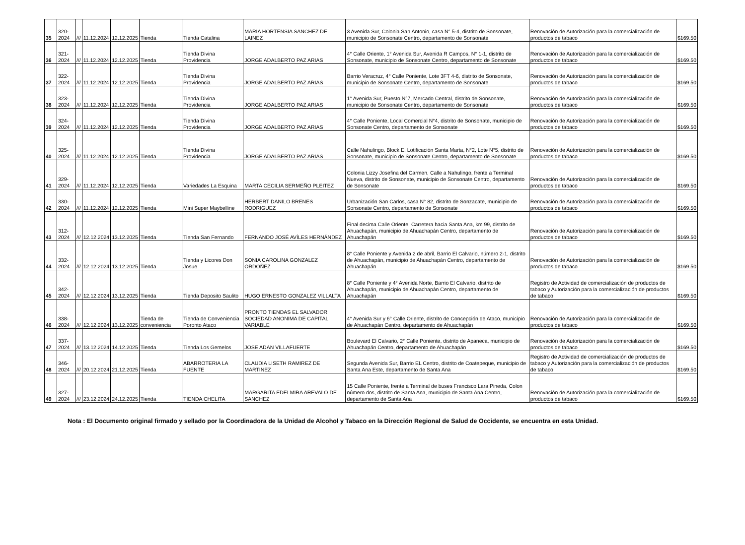| 35 | 320-2024 | /// | 11.12.2024 | 12.12.2025 | Tienda | Tienda Catalina | MARIA HORTENSIA SANCHEZ DE LAINEZ | 3 Avenida Sur, Colonia San Antonio, casa N° 5-4, distrito de Sonsonate, municipio de Sonsonate Centro, departamento de Sonsonate | Renovación de Autorización para la comercialización de productos de tabaco | $169.50 |
| 36 | 321-2024 | /// | 11.12.2024 | 12.12.2025 | Tienda | Tienda Divina Providencia | JORGE ADALBERTO PAZ ARIAS | 4° Calle Oriente, 1° Avenida Sur, Avenida R Campos, N° 1-1, distrito de Sonsonate, municipio de Sonsonate Centro, departamento de Sonsonate | Renovación de Autorización para la comercialización de productos de tabaco | $169.50 |
| 37 | 322-2024 | /// | 11.12.2024 | 12.12.2025 | Tienda | Tienda Divina Providencia | JORGE ADALBERTO PAZ ARIAS | Barrio Veracruz, 4° Calle Poniente, Lote 3FT 4-6, distrito de Sonsonate, municipio de Sonsonate Centro, departamento de Sonsonate | Renovación de Autorización para la comercialización de productos de tabaco | $169.50 |
| 38 | 323-2024 | /// | 11.12.2024 | 12.12.2025 | Tienda | Tienda Divina Providencia | JORGE ADALBERTO PAZ ARIAS | 1° Avenida Sur, Puesto N°7, Mercado Central, distrito de Sonsonate, municipio de Sonsonate Centro, departamento de Sonsonate | Renovación de Autorización para la comercialización de productos de tabaco | $169.50 |
| 39 | 324-2024 | /// | 11.12.2024 | 12.12.2025 | Tienda | Tienda Divina Providencia | JORGE ADALBERTO PAZ ARIAS | 4° Calle Poniente, Local Comercial N°4, distrito de Sonsonate, municipio de Sonsonate Centro, departamento de Sonsonate | Renovación de Autorización para la comercialización de productos de tabaco | $169.50 |
| 40 | 325-2024 | /// | 11.12.2024 | 12.12.2025 | Tienda | Tienda Divina Providencia | JORGE ADALBERTO PAZ ARIAS | Calle Nahulingo, Block E, Lotificación Santa Marta, N°2, Lote N°5, distrito de Sonsonate, municipio de Sonsonate Centro, departamento de Sonsonate | Renovación de Autorización para la comercialización de productos de tabaco | $169.50 |
| 41 | 329-2024 | /// | 11.12.2024 | 12.12.2025 | Tienda | Variedades La Esquina | MARTA CECILIA SERMEÑO PLEITEZ | Colonia Lizzy Josefina del Carmen, Calle a Nahulingo, frente a Terminal Nueva, distrito de Sonsonate, municipio de Sonsonate Centro, departamento de Sonsonate | Renovación de Autorización para la comercialización de productos de tabaco | $169.50 |
| 42 | 330-2024 | /// | 11.12.2024 | 12.12.2025 | Tienda | Mini Super Maybelline | HERBERT DANILO BRENES RODRIGUEZ | Urbanización San Carlos, casa N° 82, distrito de Sonzacate, municipio de Sonsonate Centro, departamento de Sonsonate | Renovación de Autorización para la comercialización de productos de tabaco | $169.50 |
| 43 | 312-2024 | /// | 12.12.2024 | 13.12.2025 | Tienda | Tienda San Fernando | FERNANDO JOSÉ AVÍLES HERNÁNDEZ | Final decima Calle Oriente, Carretera hacia Santa Ana, km 99, distrito de Ahuachapán, municipio de Ahuachapán Centro, departamento de Ahuachapán | Renovación de Autorización para la comercialización de productos de tabaco | $169.50 |
| 44 | 332-2024 | /// | 12.12.2024 | 13.12.2025 | Tienda | Tienda y Licores Don Josue | SONIA CAROLINA GONZALEZ ORDOÑEZ | 8° Calle Poniente y Avenida 2 de abril, Barrio El Calvario, número 2-1, distrito de Ahuachapán, municipio de Ahuachapán Centro, departamento de Ahuachapán | Renovación de Autorización para la comercialización de productos de tabaco | $169.50 |
| 45 | 342-2024 | /// | 12.12.2024 | 13.12.2025 | Tienda | Tienda Deposito Saulito | HUGO ERNESTO GONZALEZ VILLALTA | 8° Calle Poniente y 4° Avenida Norte, Barrio El Calvario, distrito de Ahuachapán, municipio de Ahuachapán Centro, departamento de Ahuachapán | Registro de Actividad de comercialización de productos de tabaco y Autorización para la comercialización de productos de tabaco | $169.50 |
| 46 | 338-2024 | /// | 12.12.2024 | 13.12.2025 | Tienda de conveniencia | Tienda de Conveniencia Poronto Ataco | PRONTO TIENDAS EL SALVADOR SOCIEDAD ANONIMA DE CAPITAL VARIABLE | 4° Avenida Sur y 6° Calle Oriente, distrito de Concepción de Ataco, municipio de Ahuachapán Centro, departamento de Ahuachapán | Renovación de Autorización para la comercialización de productos de tabaco | $169.50 |
| 47 | 337-2024 | /// | 13.12.2024 | 14.12.2025 | Tienda | Tienda Los Gemelos | JOSE ADAN VILLAFUERTE | Boulevard El Calvario, 2° Calle Poniente, distrito de Apaneca, municipio de Ahuachapán Centro, departamento de Ahuachapán | Renovación de Autorización para la comercialización de productos de tabaco | $169.50 |
| 48 | 346-2024 | /// | 20.12.2024 | 21.12.2025 | Tienda | ABARROTERIA LA FUENTE | CLAUDIA LISETH RAMIREZ DE MARTINEZ | Segunda Avenida Sur, Barrio EL Centro, distrito de Coatepeque, municipio de Santa Ana Este, departamento de Santa Ana | Registro de Actividad de comercialización de productos de tabaco y Autorización para la comercialización de productos de tabaco | $169.50 |
| 49 | 327-2024 | /// | 23.12.2024 | 24.12.2025 | Tienda | TIENDA CHELITA | MARGARITA EDELMIRA AREVALO DE SANCHEZ | 15 Calle Poniente, frente a Terminal de buses Francisco Lara Pineda, Colon número dos, distrito de Santa Ana, municipio de Santa Ana Centro, departamento de Santa Ana | Renovación de Autorización para la comercialización de productos de tabaco | $169.50 |
Nota : El Documento original firmado y sellado por la Coordinadora de la Unidad de Alcohol y Tabaco en la Dirección Regional de Salud de Occidente, se encuentra en esta Unidad.